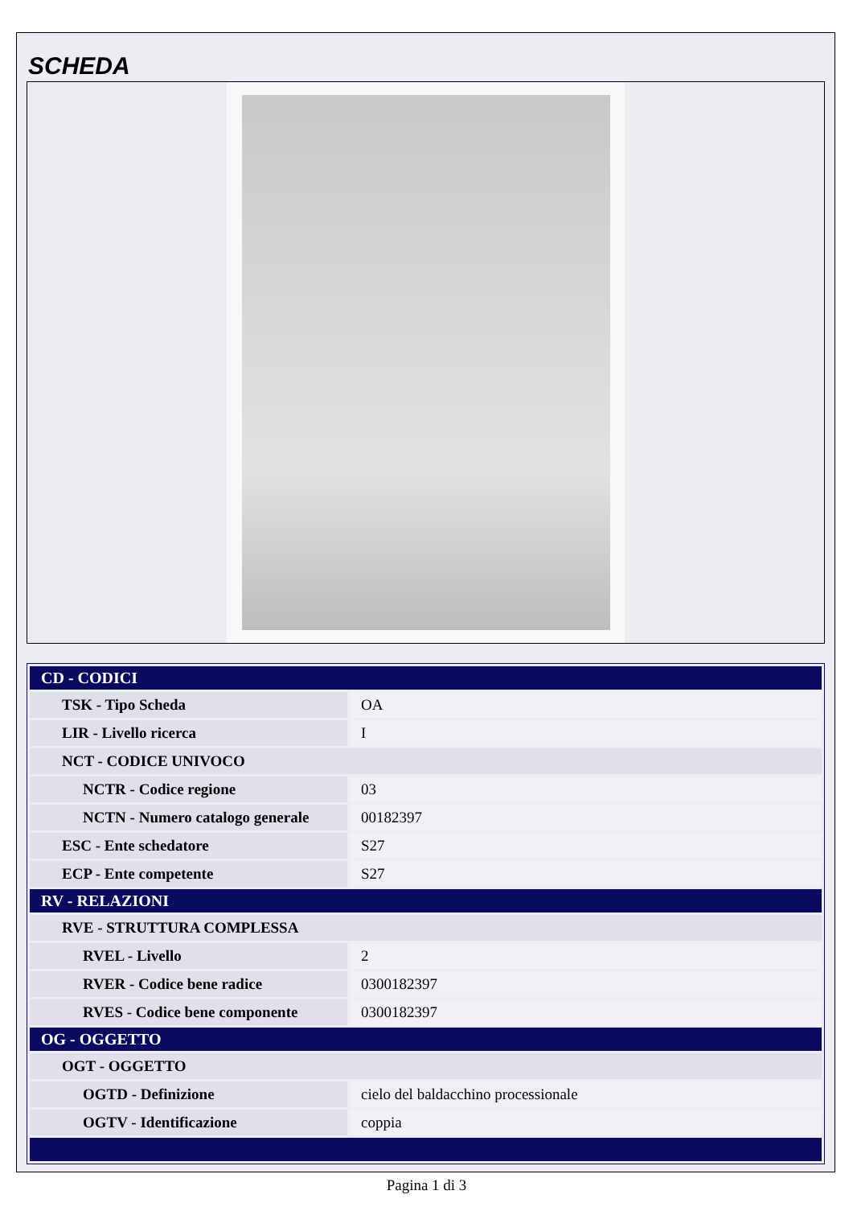SCHEDA
| CD - CODICI | |
| --- | --- |
| TSK - Tipo Scheda | OA |
| LIR - Livello ricerca | I |
| NCT - CODICE UNIVOCO | |
| NCTR - Codice regione | 03 |
| NCTN - Numero catalogo generale | 00182397 |
| ESC - Ente schedatore | S27 |
| ECP - Ente competente | S27 |
| RV - RELAZIONI | |
| RVE - STRUTTURA COMPLESSA | |
| RVEL - Livello | 2 |
| RVER - Codice bene radice | 0300182397 |
| RVES - Codice bene componente | 0300182397 |
| OG - OGGETTO | |
| OGT - OGGETTO | |
| OGTD - Definizione | cielo del baldacchino processionale |
| OGTV - Identificazione | coppia |
Pagina 1 di 3